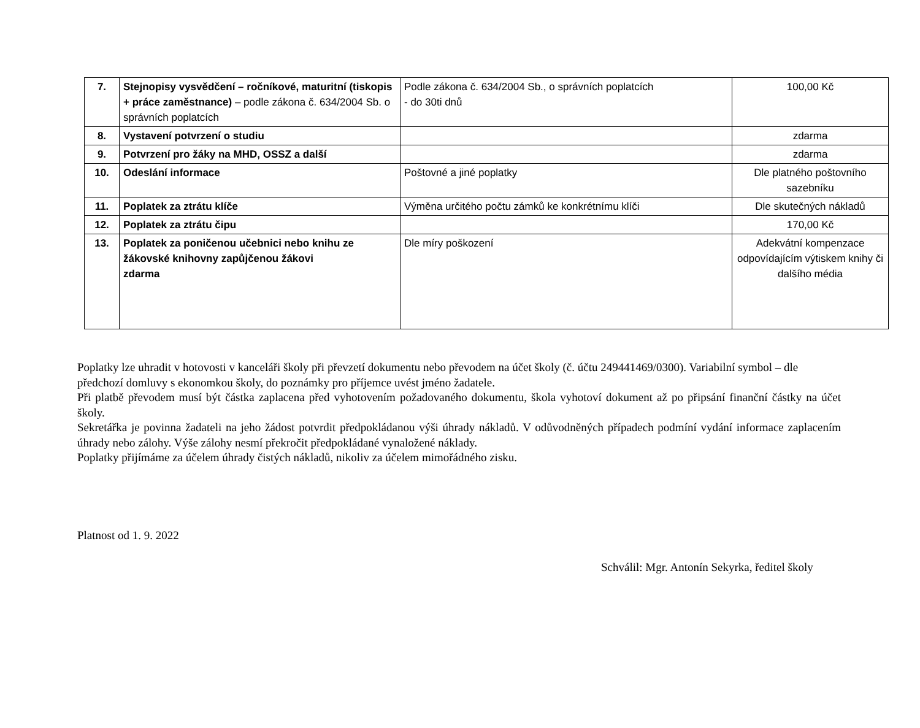| 7. | Stejnopisy vysvědčení – ročníkové, maturitní (tiskopis + práce zaměstnance) – podle zákona č. 634/2004 Sb. o správních poplatcích | Podle zákona č. 634/2004 Sb., o správních poplatcích - do 30ti dnů | 100,00 Kč |
| 8. | Vystavení potvrzení o studiu | | zdarma |
| 9. | Potvrzení pro žáky na MHD, OSSZ a další | | zdarma |
| 10. | Odeslání informace | Poštovné a jiné poplatky | Dle platného poštovního sazebníku |
| 11. | Poplatek za ztrátu klíče | Výměna určitého počtu zámků ke konkrétnímu klíči | Dle skutečných nákladů |
| 12. | Poplatek za ztrátu čipu | | 170,00 Kč |
| 13. | Poplatek za poničenou učebnici nebo knihu ze žákovské knihovny zapůjčenou žákovi zdarma | Dle míry poškození | Adekvátní kompenzace odpovídajícím výtiskem knihy či dalšího média |
Poplatky lze uhradit v hotovosti v kanceláři školy při převzetí dokumentu nebo převodem na účet školy (č. účtu 249441469/0300). Variabilní symbol – dle předchozí domluvy s ekonomkou školy, do poznámky pro příjemce uvést jméno žadatele.
Při platbě převodem musí být částka zaplacena před vyhotovením požadovaného dokumentu, škola vyhotoví dokument až po připsání finanční částky na účet školy.
Sekretářka je povinna žadateli na jeho žádost potvrdit předpokládanou výši úhrady nákladů. V odůvodněných případech podmíní vydání informace zaplacením úhrady nebo zálohy. Výše zálohy nesmí překročit předpokládané vynaložené náklady.
Poplatky přijímáme za účelem úhrady čistých nákladů, nikoliv za účelem mimořádného zisku.
Platnost od 1. 9. 2022
Schválil: Mgr. Antonín Sekyrka, ředitel školy